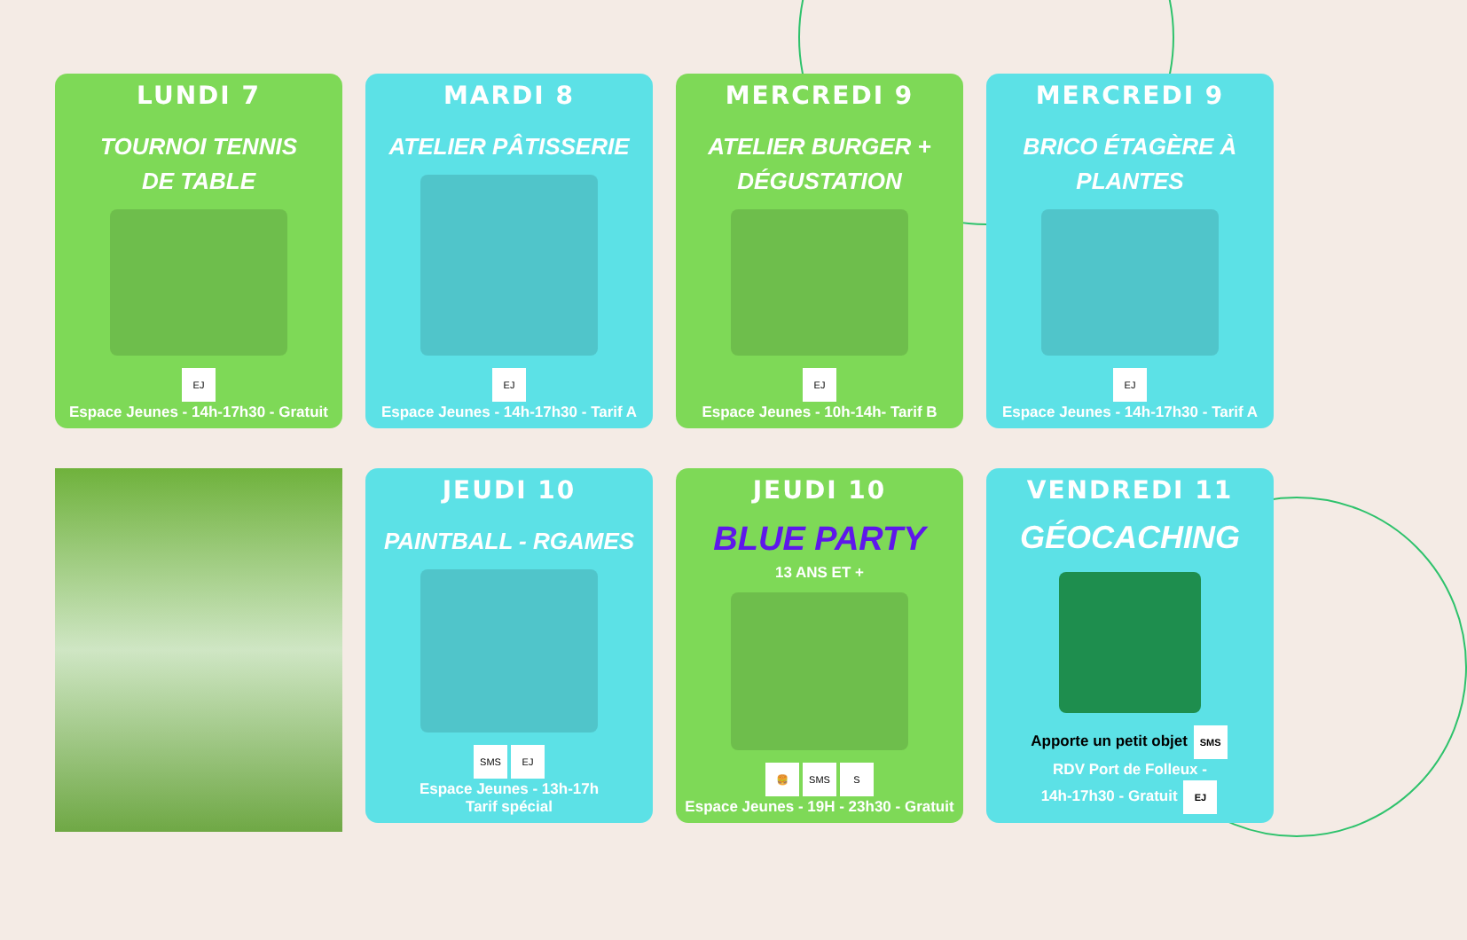LUNDI 7
TOURNOI TENNIS
DE TABLE
EJ
Espace Jeunes - 14h-17h30 - Gratuit
MARDI 8
ATELIER PÂTISSERIE
EJ
Espace Jeunes - 14h-17h30 - Tarif A
MERCREDI 9
ATELIER BURGER +
DÉGUSTATION
EJ
Espace Jeunes - 10h-14h- Tarif B
MERCREDI 9
BRICO ÉTAGÈRE À
PLANTES
EJ
Espace Jeunes - 14h-17h30 - Tarif A
JEUDI 10
PAINTBALL - RGAMES
SMS EJ
Espace Jeunes - 13h-17h
Tarif spécial
JEUDI 10
BLUE PARTY
13 ANS ET +
🍔 SMS S
Espace Jeunes - 19H - 23h30 - Gratuit
VENDREDI 11
GÉOCACHING
Apporte un petit objet SMS
RDV Port de Folleux -
14h-17h30 - Gratuit EJ